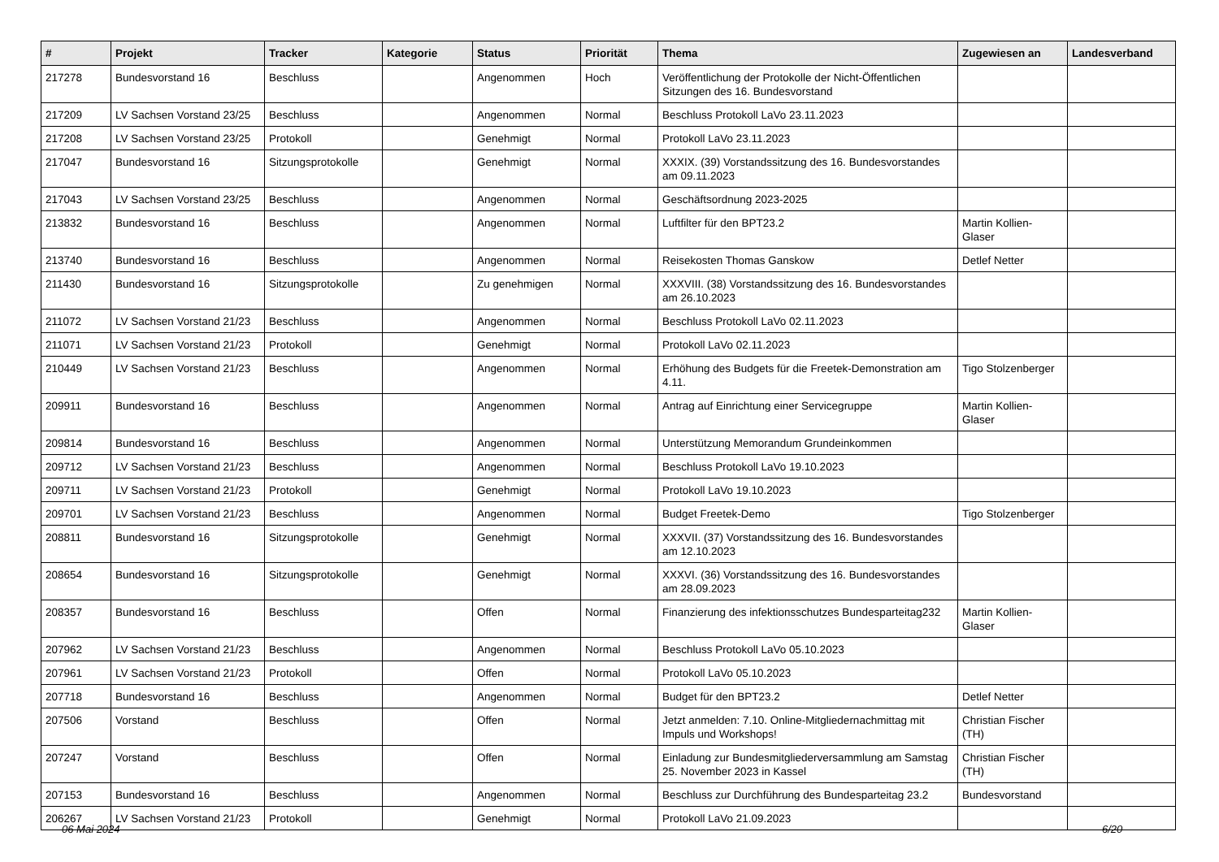| # | Projekt | Tracker | Kategorie | Status | Priorität | Thema | Zugewiesen an | Landesverband |
| --- | --- | --- | --- | --- | --- | --- | --- | --- |
| 217278 | Bundesvorstand 16 | Beschluss | | Angenommen | Hoch | Veröffentlichung der Protokolle der Nicht-Öffentlichen Sitzungen des 16. Bundesvorstand | | |
| 217209 | LV Sachsen Vorstand 23/25 | Beschluss | | Angenommen | Normal | Beschluss Protokoll LaVo 23.11.2023 | | |
| 217208 | LV Sachsen Vorstand 23/25 | Protokoll | | Genehmigt | Normal | Protokoll LaVo 23.11.2023 | | |
| 217047 | Bundesvorstand 16 | Sitzungsprotokolle | | Genehmigt | Normal | XXXIX. (39) Vorstandssitzung des 16. Bundesvorstandes am 09.11.2023 | | |
| 217043 | LV Sachsen Vorstand 23/25 | Beschluss | | Angenommen | Normal | Geschäftsordnung 2023-2025 | | |
| 213832 | Bundesvorstand 16 | Beschluss | | Angenommen | Normal | Luftfilter für den BPT23.2 | Martin Kollien-Glaser | |
| 213740 | Bundesvorstand 16 | Beschluss | | Angenommen | Normal | Reisekosten Thomas Ganskow | Detlef Netter | |
| 211430 | Bundesvorstand 16 | Sitzungsprotokolle | | Zu genehmigen | Normal | XXXVIII. (38) Vorstandssitzung des 16. Bundesvorstandes am 26.10.2023 | | |
| 211072 | LV Sachsen Vorstand 21/23 | Beschluss | | Angenommen | Normal | Beschluss Protokoll LaVo 02.11.2023 | | |
| 211071 | LV Sachsen Vorstand 21/23 | Protokoll | | Genehmigt | Normal | Protokoll LaVo 02.11.2023 | | |
| 210449 | LV Sachsen Vorstand 21/23 | Beschluss | | Angenommen | Normal | Erhöhung des Budgets für die Freetek-Demonstration am 4.11. | Tigo Stolzenberger | |
| 209911 | Bundesvorstand 16 | Beschluss | | Angenommen | Normal | Antrag auf Einrichtung einer Servicegruppe | Martin Kollien-Glaser | |
| 209814 | Bundesvorstand 16 | Beschluss | | Angenommen | Normal | Unterstützung Memorandum Grundeinkommen | | |
| 209712 | LV Sachsen Vorstand 21/23 | Beschluss | | Angenommen | Normal | Beschluss Protokoll LaVo 19.10.2023 | | |
| 209711 | LV Sachsen Vorstand 21/23 | Protokoll | | Genehmigt | Normal | Protokoll LaVo 19.10.2023 | | |
| 209701 | LV Sachsen Vorstand 21/23 | Beschluss | | Angenommen | Normal | Budget Freetek-Demo | Tigo Stolzenberger | |
| 208811 | Bundesvorstand 16 | Sitzungsprotokolle | | Genehmigt | Normal | XXXVII. (37) Vorstandssitzung des 16. Bundesvorstandes am 12.10.2023 | | |
| 208654 | Bundesvorstand 16 | Sitzungsprotokolle | | Genehmigt | Normal | XXXVI. (36) Vorstandssitzung des 16. Bundesvorstandes am 28.09.2023 | | |
| 208357 | Bundesvorstand 16 | Beschluss | | Offen | Normal | Finanzierung des infektionsschutzes Bundesparteitag232 | Martin Kollien-Glaser | |
| 207962 | LV Sachsen Vorstand 21/23 | Beschluss | | Angenommen | Normal | Beschluss Protokoll LaVo 05.10.2023 | | |
| 207961 | LV Sachsen Vorstand 21/23 | Protokoll | | Offen | Normal | Protokoll LaVo 05.10.2023 | | |
| 207718 | Bundesvorstand 16 | Beschluss | | Angenommen | Normal | Budget für den BPT23.2 | Detlef Netter | |
| 207506 | Vorstand | Beschluss | | Offen | Normal | Jetzt anmelden: 7.10. Online-Mitgliedernachmittag mit Impuls und Workshops! | Christian Fischer (TH) | |
| 207247 | Vorstand | Beschluss | | Offen | Normal | Einladung zur Bundesmitgliederversammlung am Samstag 25. November 2023 in Kassel | Christian Fischer (TH) | |
| 207153 | Bundesvorstand 16 | Beschluss | | Angenommen | Normal | Beschluss zur Durchführung des Bundesparteitag 23.2 | Bundesvorstand | |
| 206267 | LV Sachsen Vorstand 21/23 | Protokoll | | Genehmigt | Normal | Protokoll LaVo 21.09.2023 | | |
06 Mai 2024 6/20